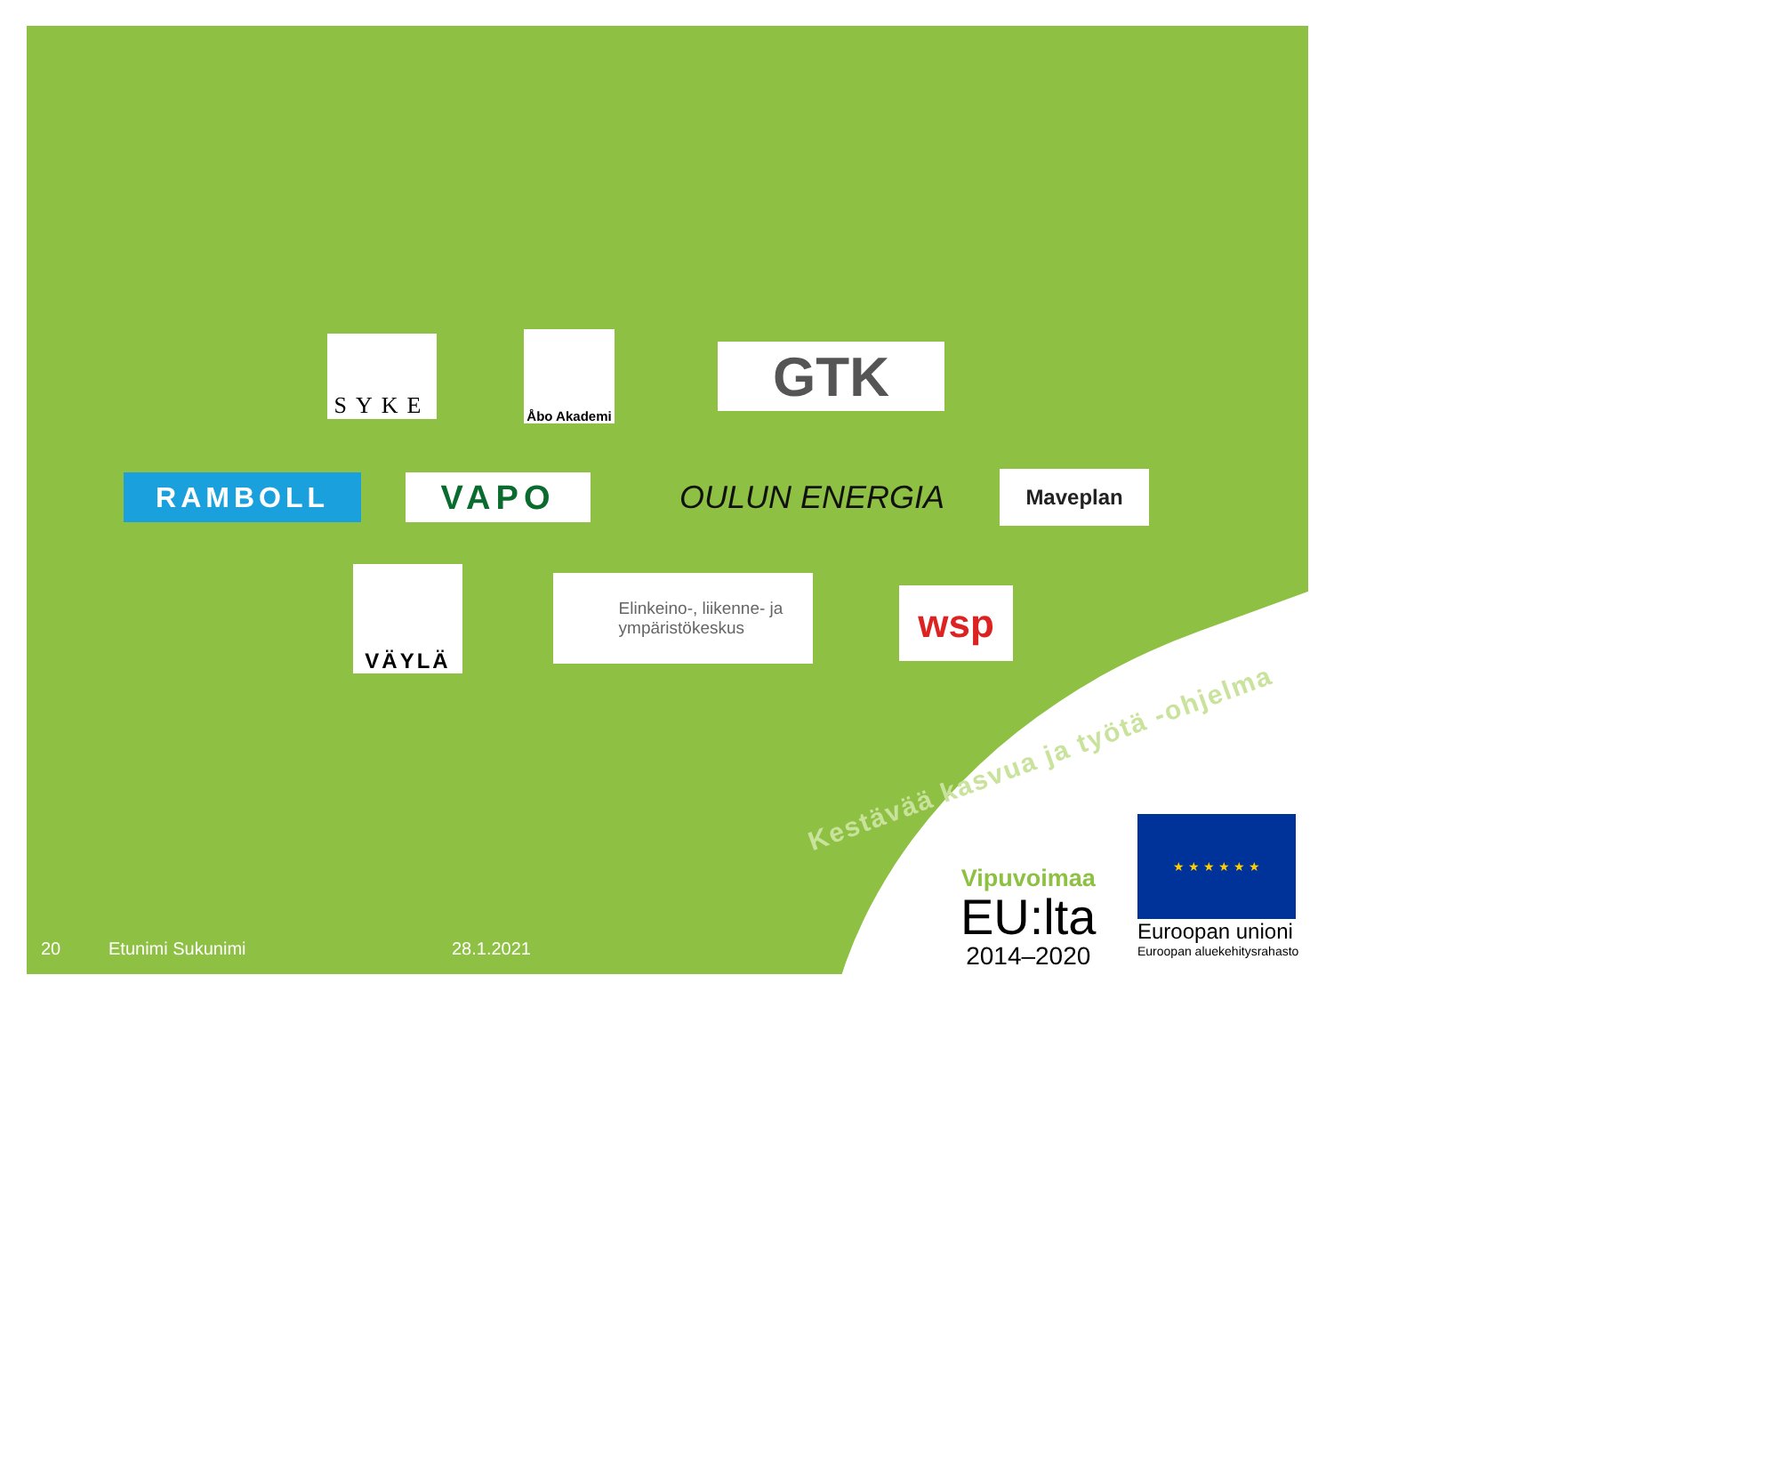SYKE
Åbo Akademi
GTK
RAMBOLL
VAPO
OULUN ENERGIA
Maveplan
VÄYLÄ
Elinkeino-, liikenne- ja
ympäristökeskus
wsp
Kestävää kasvua ja työtä -ohjelma
Vipuvoimaa
EU:lta
2014–2020
★ ★ ★ ★ ★ ★
Euroopan unioni
Euroopan aluekehitysrahasto
20 Etunimi Sukunimi 28.1.2021